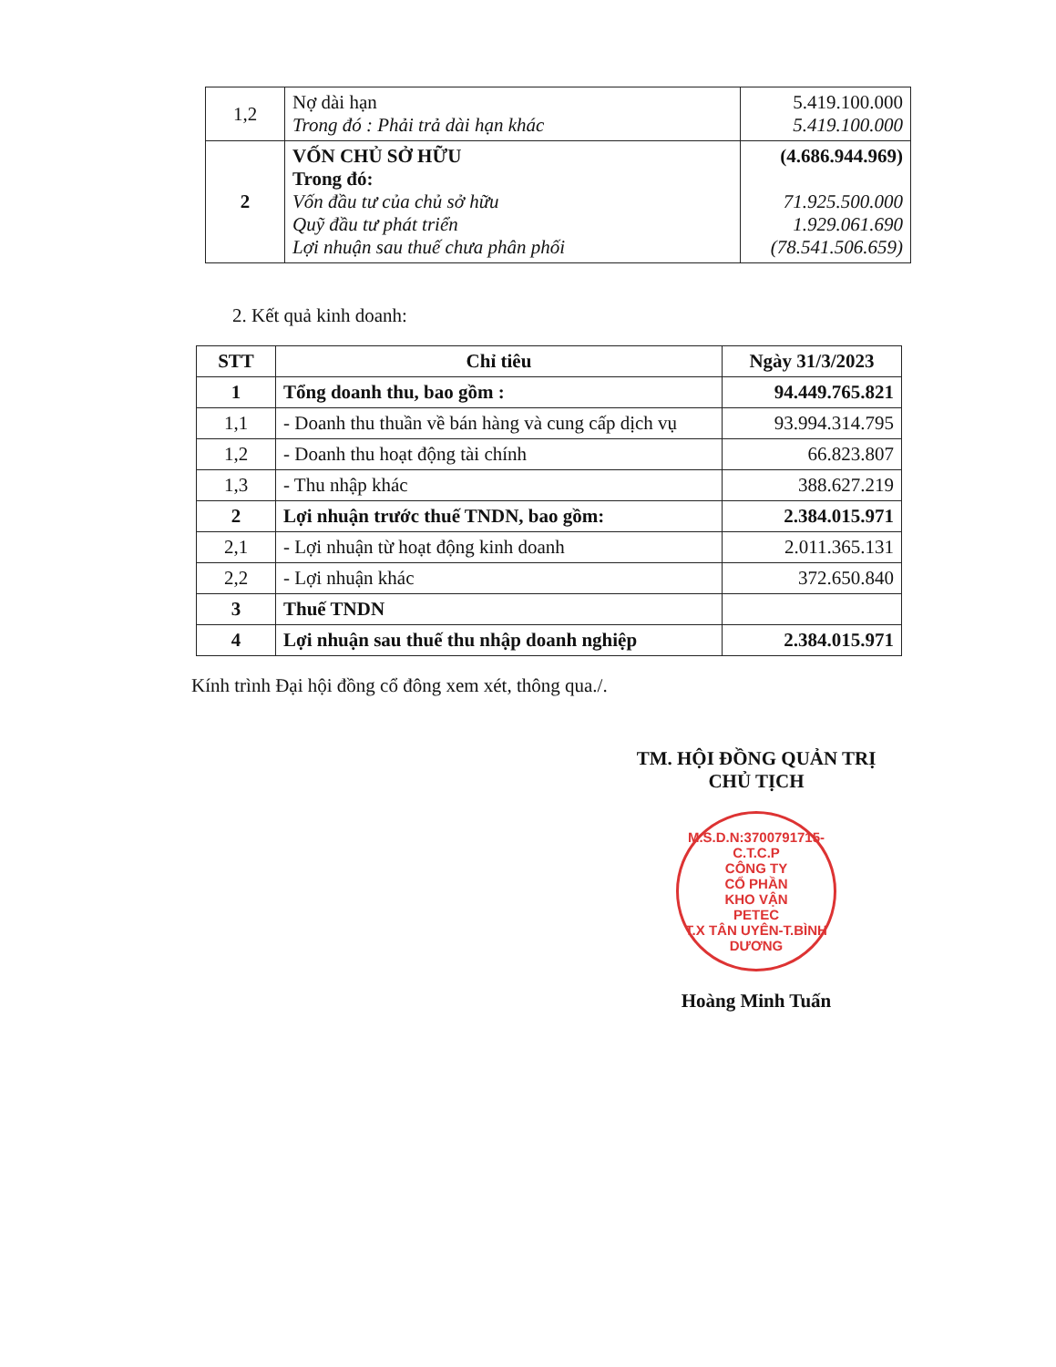| 1,2 | Nợ dài hạn Trong đó : Phải trả dài hạn khác | 5.419.100.000 5.419.100.000 |
| 2 | VỐN CHỦ SỞ HỮU Trong đó: Vốn đầu tư của chủ sở hữu Quỹ đầu tư phát triển Lợi nhuận sau thuế chưa phân phối | (4.686.944.969) 71.925.500.000 1.929.061.690 (78.541.506.659) |
2. Kết quả kinh doanh:
| STT | Chỉ tiêu | Ngày 31/3/2023 |
| --- | --- | --- |
| 1 | Tổng doanh thu, bao gồm : | 94.449.765.821 |
| 1,1 | - Doanh thu thuần về bán hàng và cung cấp dịch vụ | 93.994.314.795 |
| 1,2 | - Doanh thu hoạt động tài chính | 66.823.807 |
| 1,3 | - Thu nhập khác | 388.627.219 |
| 2 | Lợi nhuận trước thuế TNDN, bao gồm: | 2.384.015.971 |
| 2,1 | - Lợi nhuận từ hoạt động kinh doanh | 2.011.365.131 |
| 2,2 | - Lợi nhuận khác | 372.650.840 |
| 3 | Thuế TNDN | |
| 4 | Lợi nhuận sau thuế thu nhập doanh nghiệp | 2.384.015.971 |
Kính trình Đại hội đồng cổ đông xem xét, thông qua./.
TM. HỘI ĐỒNG QUẢN TRỊ
CHỦ TỊCH
M.S.D.N:3700791715-C.T.C.P
CÔNG TY
CỔ PHẦN
KHO VẬN
PETEC
T.X TÂN UYÊN-T.BÌNH DƯƠNG
Hoàng Minh Tuấn